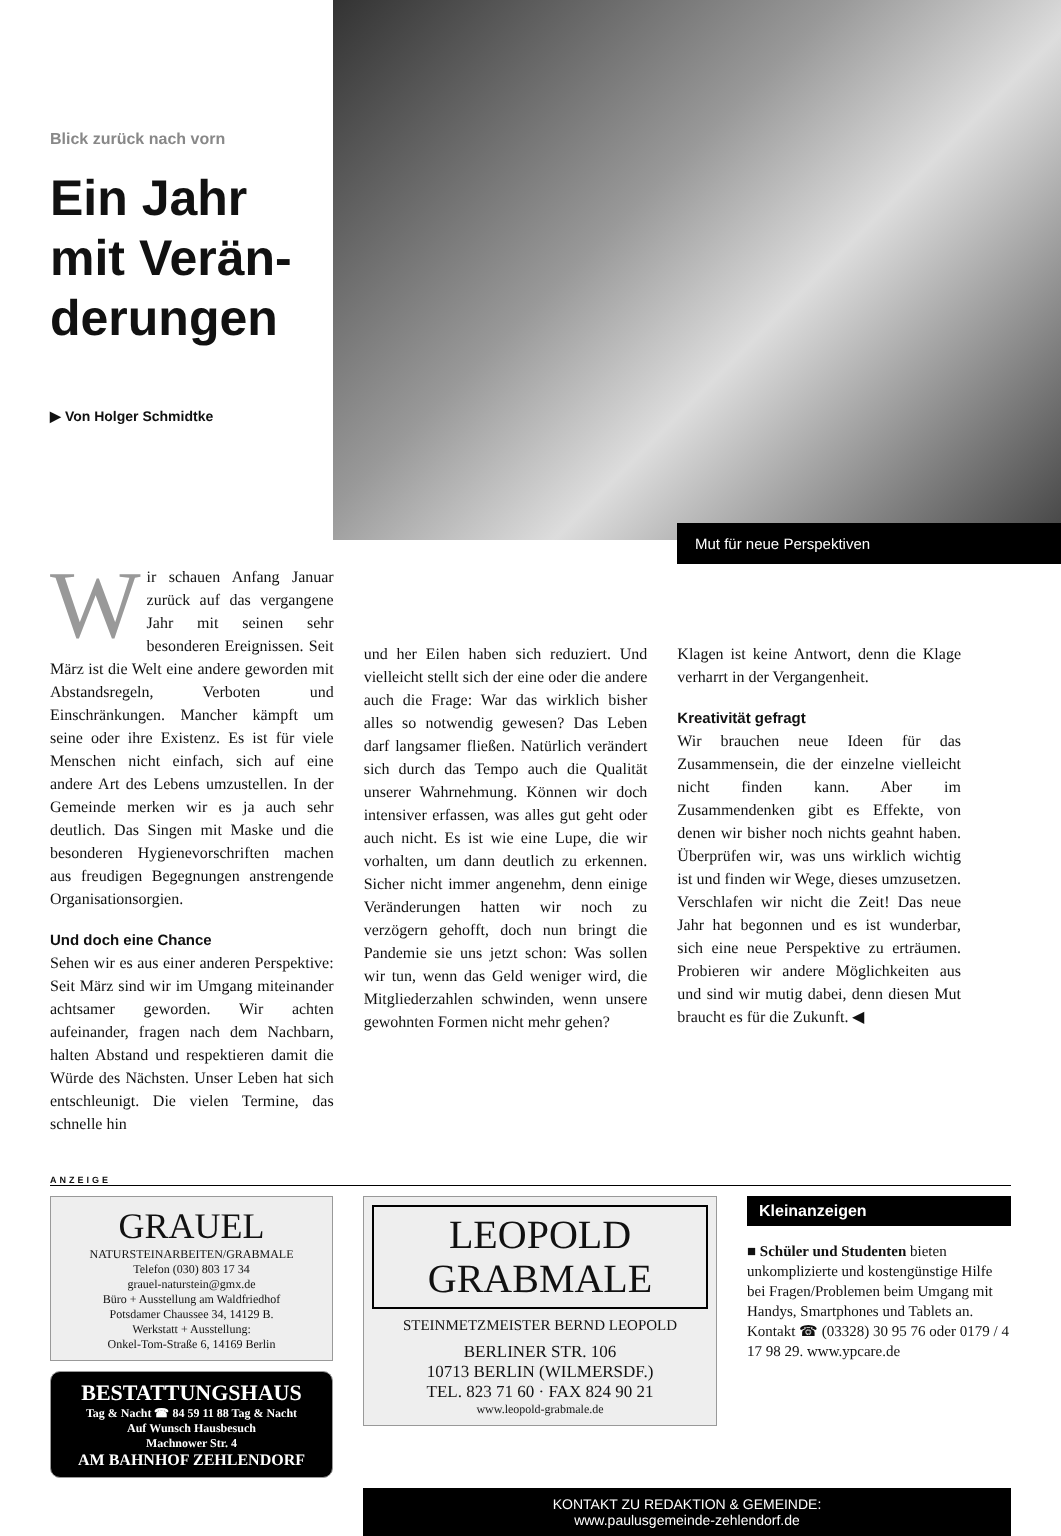Blick zurück nach vorn
Ein Jahr mit Verän­derungen
▶ Von Holger Schmidtke
Mut für neue Perspektiven
Wir schauen Anfang Januar zurück auf das vergangene Jahr mit seinen sehr besonderen Ereignissen. Seit März ist die Welt eine andere geworden mit Abstandsregeln, Verboten und Einschränkungen. Mancher kämpft um seine oder ihre Existenz. Es ist für viele Menschen nicht einfach, sich auf eine andere Art des Lebens umzustellen. In der Gemeinde merken wir es ja auch sehr deutlich. Das Singen mit Maske und die besonderen Hygienevorschriften machen aus freudigen Begegnungen anstrengende Organisationsorgien.
Und doch eine Chance
Sehen wir es aus einer anderen Perspektive: Seit März sind wir im Umgang miteinander achtsamer geworden. Wir achten aufeinander, fragen nach dem Nachbarn, halten Abstand und respektieren damit die Würde des Nächsten. Unser Leben hat sich entschleunigt. Die vielen Termine, das schnelle hin
und her Eilen haben sich reduziert. Und vielleicht stellt sich der eine oder die andere auch die Frage: War das wirklich bisher alles so notwendig gewesen? Das Leben darf langsamer fließen. Natürlich verändert sich durch das Tempo auch die Qualität unserer Wahrnehmung. Können wir doch intensiver erfassen, was alles gut geht oder auch nicht. Es ist wie eine Lupe, die wir vorhalten, um dann deutlich zu erkennen. Sicher nicht immer angenehm, denn einige Veränderungen hatten wir noch zu verzögern gehofft, doch nun bringt die Pandemie sie uns jetzt schon: Was sollen wir tun, wenn das Geld weniger wird, die Mitgliederzahlen schwinden, wenn unsere gewohnten Formen nicht mehr gehen?
Klagen ist keine Antwort, denn die Klage verharrt in der Vergangenheit.
Kreativität gefragt
Wir brauchen neue Ideen für das Zusammensein, die der einzelne vielleicht nicht finden kann. Aber im Zusammendenken gibt es Effekte, von denen wir bisher noch nichts geahnt haben. Überprüfen wir, was uns wirklich wichtig ist und finden wir Wege, dieses umzusetzen. Verschlafen wir nicht die Zeit! Das neue Jahr hat begonnen und es ist wunderbar, sich eine neue Perspektive zu erträumen. Probieren wir andere Möglichkeiten aus und sind wir mutig dabei, denn diesen Mut braucht es für die Zukunft. ◀
ANZEIGE
GRAUEL
NATURSTEINARBEITEN/GRABMALE
Telefon (030) 803 17 34
grauel-naturstein@gmx.de
Büro + Ausstellung am Waldfriedhof
Potsdamer Chaussee 34, 14129 B.
Werkstatt + Ausstellung:
Onkel-Tom-Straße 6, 14169 Berlin
BESTATTUNGSHAUS
Tag & Nacht ☎ 84 59 11 88 Tag & Nacht
Auf Wunsch Hausbesuch
Machnower Str. 4
AM BAHNHOF ZEHLENDORF
LEOPOLD
GRABMALE
STEINMETZMEISTER BERND LEOPOLD
BERLINER STR. 106
10713 BERLIN (WILMERSDF.)
TEL. 823 71 60 · FAX 824 90 21
www.leopold-grabmale.de
Kleinanzeigen
■ Schüler und Studenten bieten unkomplizierte und kostengünstige Hilfe bei Fragen/Problemen beim Umgang mit Handys, Smartphones und Tablets an.
Kontakt ☎ (03328) 30 95 76 oder 0179 / 4 17 98 29. www.ypcare.de
KONTAKT ZU REDAKTION & GEMEINDE:
www.paulusgemeinde-zehlendorf.de